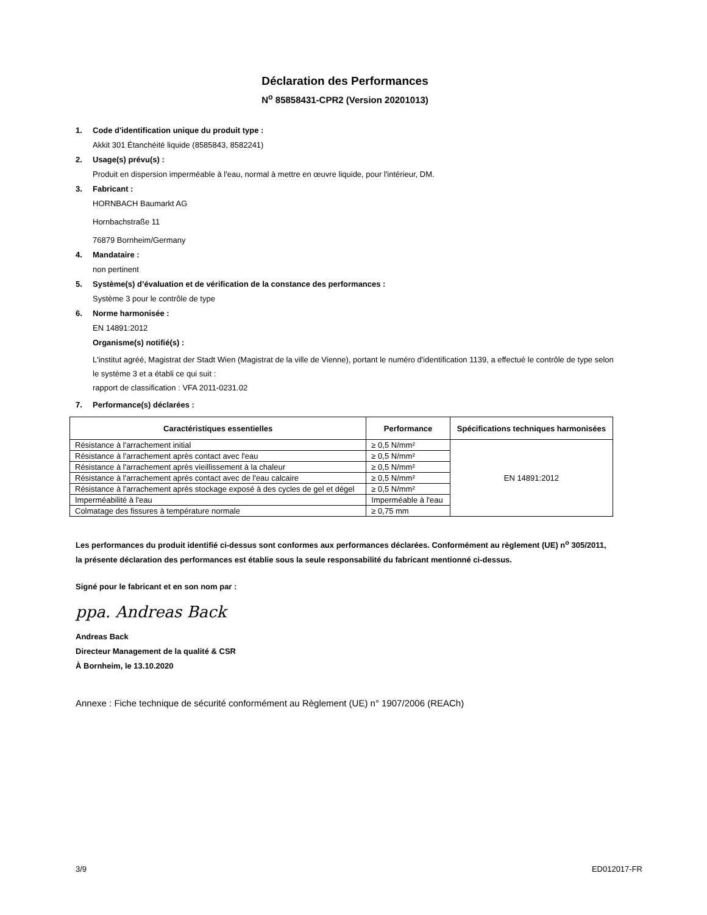Déclaration des Performances
N<sup>o</sup> 85858431-CPR2 (Version 20201013)
1. Code d'identification unique du produit type :
Akkit 301 Étanchéité liquide (8585843, 8582241)
2. Usage(s) prévu(s) :
Produit en dispersion imperméable à l'eau, normal à mettre en œuvre liquide, pour l'intérieur, DM.
3. Fabricant :
HORNBACH Baumarkt AG
Hornbachstraße 11
76879 Bornheim/Germany
4. Mandataire :
non pertinent
5. Système(s) d’évaluation et de vérification de la constance des performances :
Système 3 pour le contrôle de type
6. Norme harmonisée :
EN 14891:2012
Organisme(s) notifié(s) :
L'institut agréé, Magistrat der Stadt Wien (Magistrat de la ville de Vienne), portant le numéro d'identification 1139, a effectué le contrôle de type selon le système 3 et a établi ce qui suit :
rapport de classification : VFA 2011-0231.02
7. Performance(s) déclarées :
| Caractéristiques essentielles | Performance | Spécifications techniques harmonisées |
| --- | --- | --- |
| Résistance à l'arrachement initial | ≥ 0,5 N/mm² | EN 14891:2012 |
| Résistance à l'arrachement après contact avec l'eau | ≥ 0,5 N/mm² | |
| Résistance à l'arrachement après vieillissement à la chaleur | ≥ 0,5 N/mm² | |
| Résistance à l'arrachement après contact avec de l'eau calcaire | ≥ 0,5 N/mm² | |
| Résistance à l'arrachement après stockage exposé à des cycles de gel et dégel | ≥ 0,5 N/mm² | |
| Imperméabilité à l'eau | Imperméable à l'eau | |
| Colmatage des fissures à température normale | ≥ 0,75 mm | |
Les performances du produit identifié ci-dessus sont conformes aux performances déclarées. Conformément au règlement (UE) n<sup>o</sup> 305/2011, la présente déclaration des performances est établie sous la seule responsabilité du fabricant mentionné ci-dessus.
Signé pour le fabricant et en son nom par :
ppa. Andreas Back
Andreas Back
Directeur Management de la qualité & CSR
À Bornheim, le 13.10.2020
Annexe : Fiche technique de sécurité conformément au Règlement (UE) n° 1907/2006 (REACh)
3/9 ED012017-FR